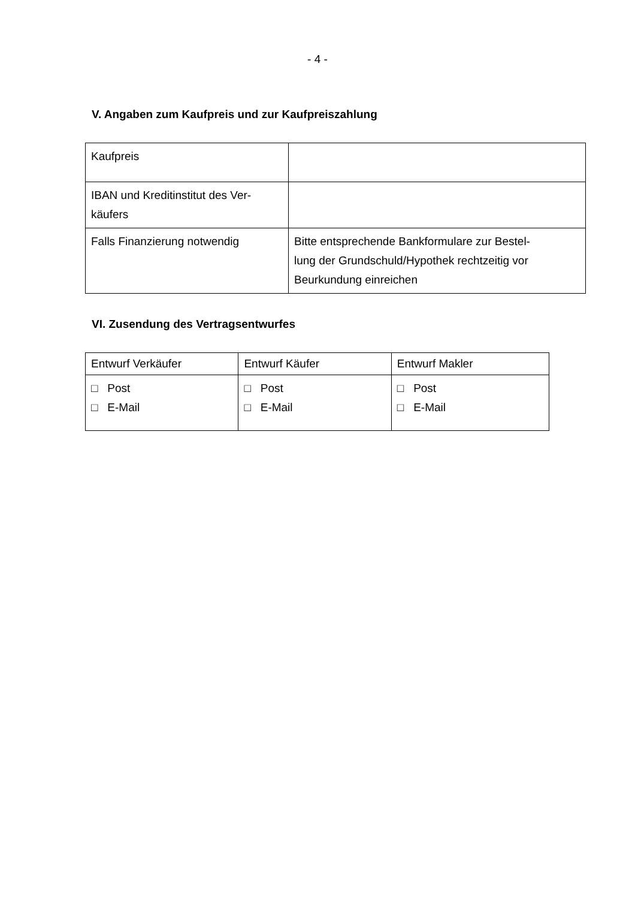- 4 -
V. Angaben zum Kaufpreis und zur Kaufpreiszahlung
| Kaufpreis | |
| IBAN und Kreditinstitut des Ver- käufers | |
| Falls Finanzierung notwendig | Bitte entsprechende Bankformulare zur Bestel- lung der Grundschuld/Hypothek rechtzeitig vor Beurkundung einreichen |
VI. Zusendung des Vertragsentwurfes
| Entwurf Verkäufer | Entwurf Käufer | Entwurf Makler |
| □ Post □ E-Mail | □ Post □ E-Mail | □ Post □ E-Mail |